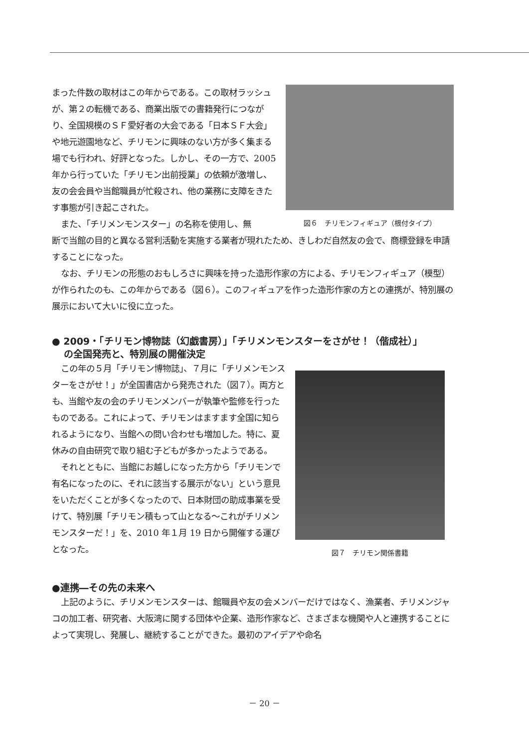まった件数の取材はこの年からである。この取材ラッシュが、第２の転機である、商業出版での書籍発行につながり、全国規模のＳＦ愛好者の大会である「日本ＳＦ大会」や地元遊園地など、チリモンに興味のない方が多く集まる場でも行われ、好評となった。しかし、その一方で、2005 年から行っていた「チリモン出前授業」の依頼が激増し、友の会会員や当館職員が忙殺され、他の業務に支障をきたす事態が引き起こされた。
また、「チリメンモンスター」の名称を使用し、無
図６　チリモンフィギュア（根付タイプ）
断で当館の目的と異なる営利活動を実施する業者が現れたため、きしわだ自然友の会で、商標登録を申請することになった。
なお、チリモンの形態のおもしろさに興味を持った造形作家の方による、チリモンフィギュア（模型）が作られたのも、この年からである（図６）。このフィギュアを作った造形作家の方との連携が、特別展の展示において大いに役に立った。
● 2009・「チリモン博物誌（幻戯書房）」「チリメンモンスターをさがせ！（偕成社）」
の全国発売と、特別展の開催決定
この年の５月「チリモン博物誌」、７月に「チリメンモンスターをさがせ！」が全国書店から発売された（図７）。両方とも、当館や友の会のチリモンメンバーが執筆や監修を行ったものである。これによって、チリモンはますます全国に知られるようになり、当館への問い合わせも増加した。特に、夏休みの自由研究で取り組む子どもが多かったようである。
それとともに、当館にお越しになった方から「チリモンで有名になったのに、それに該当する展示がない」という意見をいただくことが多くなったので、日本財団の助成事業を受けて、特別展「チリモン積もって山となる～これがチリメンモンスターだ！」を、2010 年１月 19 日から開催する運びとなった。
図７　チリモン関係書籍
●連携―その先の未来へ
上記のように、チリメンモンスターは、館職員や友の会メンバーだけではなく、漁業者、チリメンジャコの加工者、研究者、大阪湾に関する団体や企業、造形作家など、さまざまな機関や人と連携することによって実現し、発展し、継続することができた。最初のアイデアや命名
－ 20 －